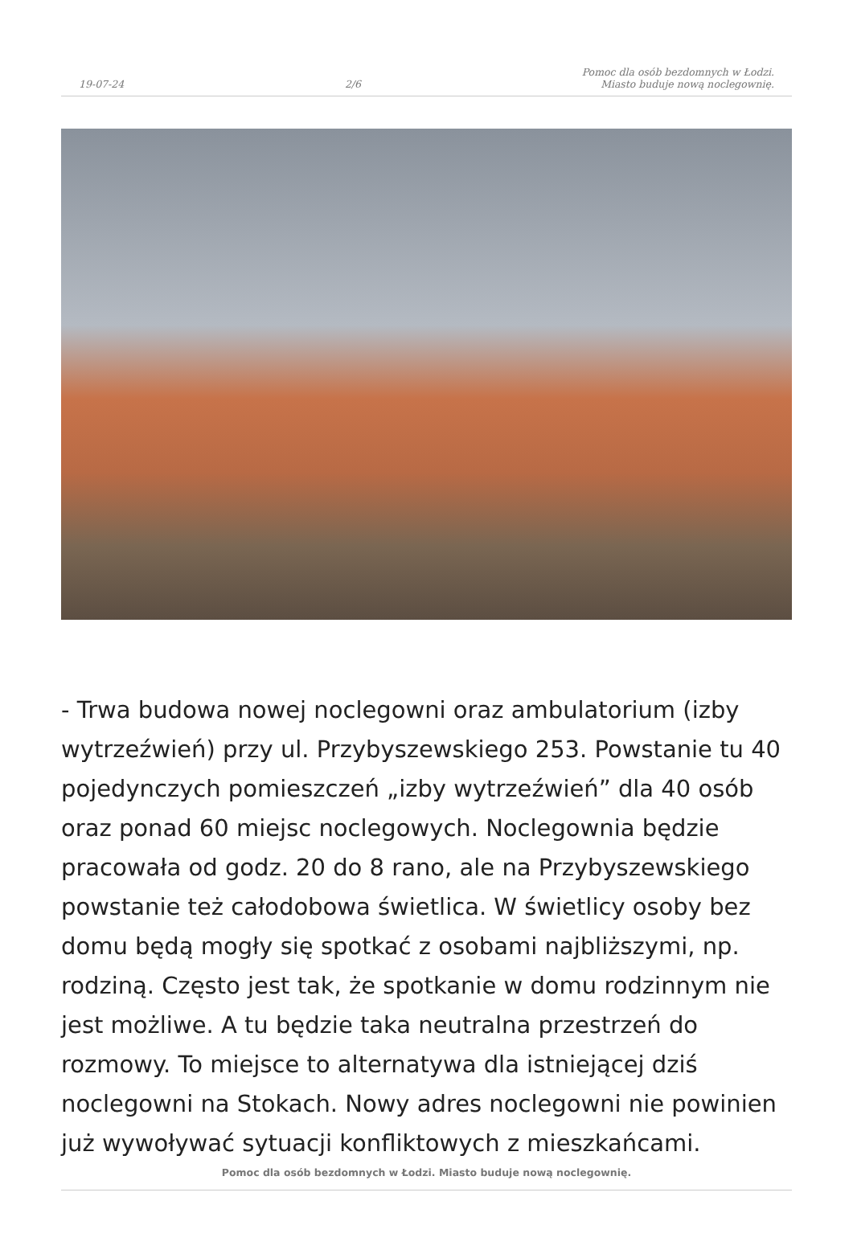19-07-24 2/6 Pomoc dla osób bezdomnych w Łodzi.
Miasto buduje nową noclegownię.
- Trwa budowa nowej noclegowni oraz ambulatorium (izby wytrzeźwień) przy ul. Przybyszewskiego 253. Powstanie tu 40 pojedynczych pomieszczeń „izby wytrzeźwień” dla 40 osób oraz ponad 60 miejsc noclegowych. Noclegownia będzie pracowała od godz. 20 do 8 rano, ale na Przybyszewskiego powstanie też całodobowa świetlica. W świetlicy osoby bez domu będą mogły się spotkać z osobami najbliższymi, np. rodziną. Często jest tak, że spotkanie w domu rodzinnym nie jest możliwe. A tu będzie taka neutralna przestrzeń do rozmowy. To miejsce to alternatywa dla istniejącej dziś noclegowni na Stokach. Nowy adres noclegowni nie powinien już wywoływać sytuacji konfliktowych z mieszkańcami.
Pomoc dla osób bezdomnych w Łodzi. Miasto buduje nową noclegownię.